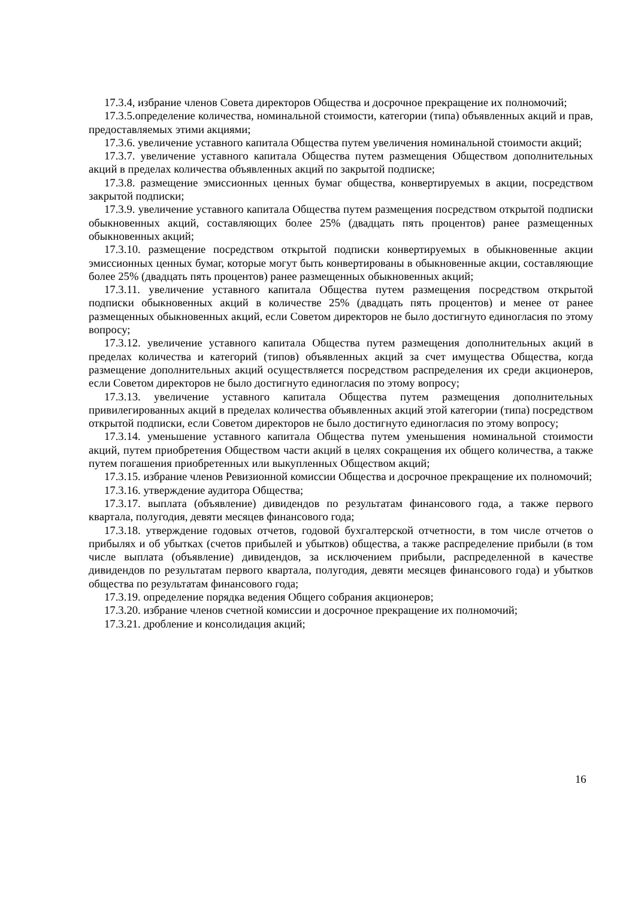17.3.4, избрание членов Совета директоров Общества и досрочное прекращение их полномочий;
17.3.5.определение количества, номинальной стоимости, категории (типа) объявленных акций и прав, предоставляемых этими акциями;
17.3.6. увеличение уставного капитала Общества путем увеличения номинальной стоимости акций;
17.3.7. увеличение уставного капитала Общества путем размещения Обществом дополнительных акций в пределах количества объявленных акций по закрытой подписке;
17.3.8. размещение эмиссионных ценных бумаг общества, конвертируемых в акции, посредством закрытой подписки;
17.3.9. увеличение уставного капитала Общества путем размещения посредством открытой подписки обыкновенных акций, составляющих более 25% (двадцать пять процентов) ранее размещенных обыкновенных акций;
17.3.10. размещение посредством открытой подписки конвертируемых в обыкновенные акции эмиссионных ценных бумаг, которые могут быть конвертированы в обыкновенные акции, составляющие более 25% (двадцать пять процентов) ранее размещенных обыкновенных акций;
17.3.11. увеличение уставного капитала Общества путем размещения посредством открытой подписки обыкновенных акций в количестве 25% (двадцать пять процентов) и менее от ранее размещенных обыкновенных акций, если Советом директоров не было достигнуто единогласия по этому вопросу;
17.3.12. увеличение уставного капитала Общества путем размещения дополнительных акций в пределах количества и категорий (типов) объявленных акций за счет имущества Общества, когда размещение дополнительных акций осуществляется посредством распределения их среди акционеров, если Советом директоров не было достигнуто единогласия по этому вопросу;
17.3.13. увеличение уставного капитала Общества путем размещения дополнительных привилегированных акций в пределах количества объявленных акций этой категории (типа) посредством открытой подписки, если Советом директоров не было достигнуто единогласия по этому вопросу;
17.3.14. уменьшение уставного капитала Общества путем уменьшения номинальной стоимости акций, путем приобретения Обществом части акций в целях сокращения их общего количества, а также путем погашения приобретенных или выкупленных Обществом акций;
17.3.15. избрание членов Ревизионной комиссии Общества и досрочное прекращение их полномочий;
17.3.16. утверждение аудитора Общества;
17.3.17. выплата (объявление) дивидендов по результатам финансового года, а также первого квартала, полугодия, девяти месяцев финансового года;
17.3.18. утверждение годовых отчетов, годовой бухгалтерской отчетности, в том числе отчетов о прибылях и об убытках (счетов прибылей и убытков) общества, а также распределение прибыли (в том числе выплата (объявление) дивидендов, за исключением прибыли, распределенной в качестве дивидендов по результатам первого квартала, полугодия, девяти месяцев финансового года) и убытков общества по результатам финансового года;
17.3.19. определение порядка ведения Общего собрания акционеров;
17.3.20. избрание членов счетной комиссии и досрочное прекращение их полномочий;
17.3.21. дробление и консолидация акций;
16